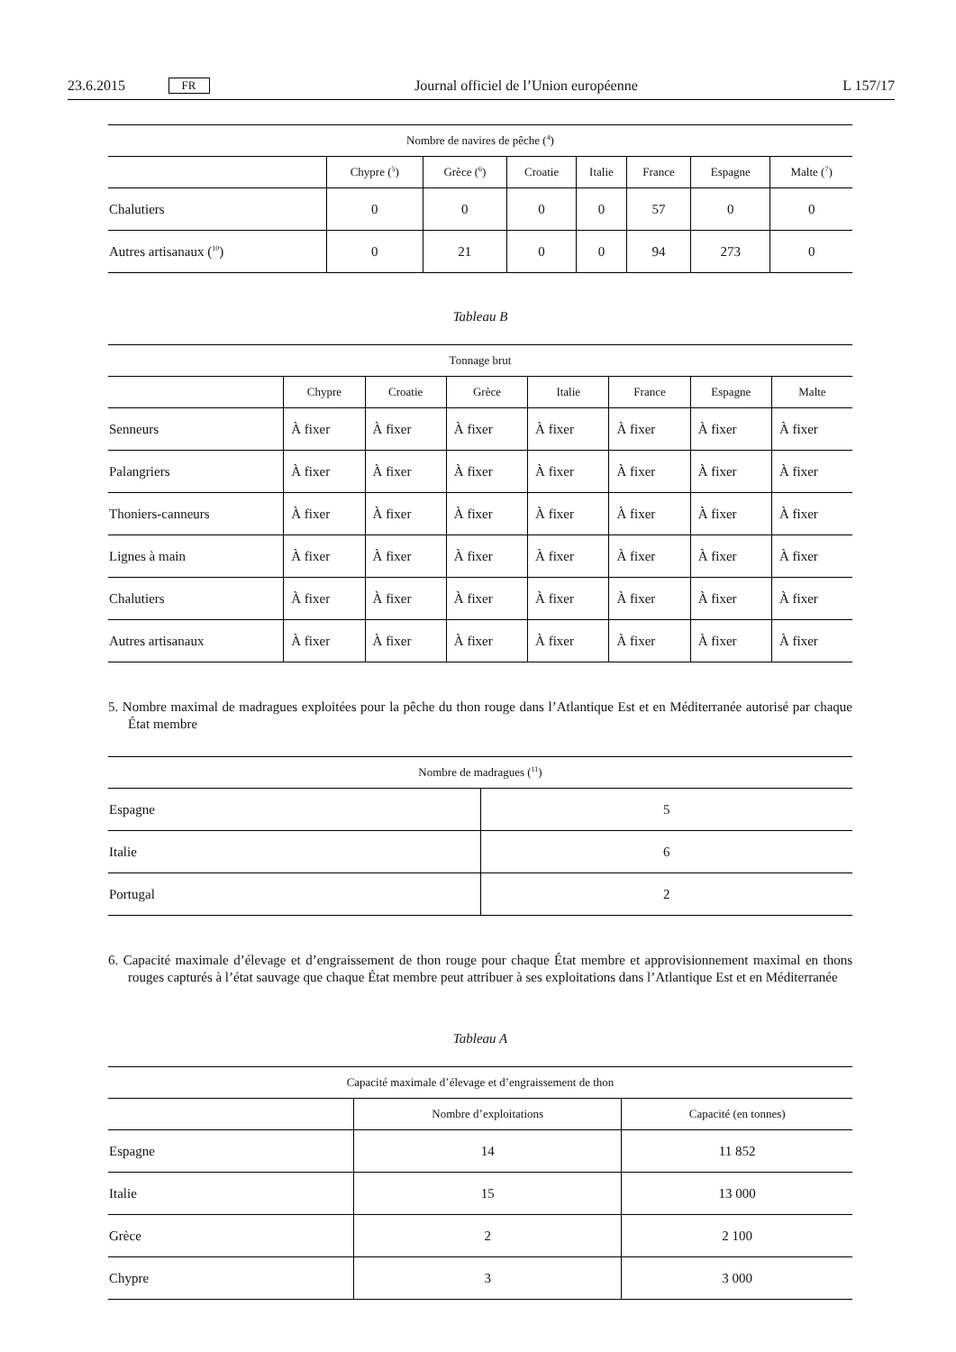23.6.2015 FR Journal officiel de l’Union européenne L 157/17
| Nombre de navires de pêche (<sup>4</sup>) | | | | | | | |
| --- | --- | --- | --- | --- | --- | --- | --- |
| | Chypre (<sup>5</sup>) | Grèce (<sup>6</sup>) | Croatie | Italie | France | Espagne | Malte (<sup>7</sup>) |
| Chalutiers | 0 | 0 | 0 | 0 | 57 | 0 | 0 |
| Autres artisanaux (<sup>10</sup>) | 0 | 21 | 0 | 0 | 94 | 273 | 0 |
Tableau B
| Tonnage brut | | | | | | | |
| --- | --- | --- | --- | --- | --- | --- | --- |
| | Chypre | Croatie | Grèce | Italie | France | Espagne | Malte |
| Senneurs | À fixer | À fixer | À fixer | À fixer | À fixer | À fixer | À fixer |
| Palangriers | À fixer | À fixer | À fixer | À fixer | À fixer | À fixer | À fixer |
| Thoniers-canneurs | À fixer | À fixer | À fixer | À fixer | À fixer | À fixer | À fixer |
| Lignes à main | À fixer | À fixer | À fixer | À fixer | À fixer | À fixer | À fixer |
| Chalutiers | À fixer | À fixer | À fixer | À fixer | À fixer | À fixer | À fixer |
| Autres artisanaux | À fixer | À fixer | À fixer | À fixer | À fixer | À fixer | À fixer |
5. Nombre maximal de madragues exploitées pour la pêche du thon rouge dans l’Atlantique Est et en Méditerranée autorisé par chaque État membre
| Nombre de madragues (<sup>11</sup>) | |
| --- | --- |
| Espagne | 5 |
| Italie | 6 |
| Portugal | 2 |
6. Capacité maximale d’élevage et d’engraissement de thon rouge pour chaque État membre et approvisionnement maximal en thons rouges capturés à l’état sauvage que chaque État membre peut attribuer à ses exploitations dans l’Atlantique Est et en Méditerranée
Tableau A
| Capacité maximale d’élevage et d’engraissement de thon | | |
| --- | --- | --- |
| | Nombre d’exploitations | Capacité (en tonnes) |
| Espagne | 14 | 11 852 |
| Italie | 15 | 13 000 |
| Grèce | 2 | 2 100 |
| Chypre | 3 | 3 000 |